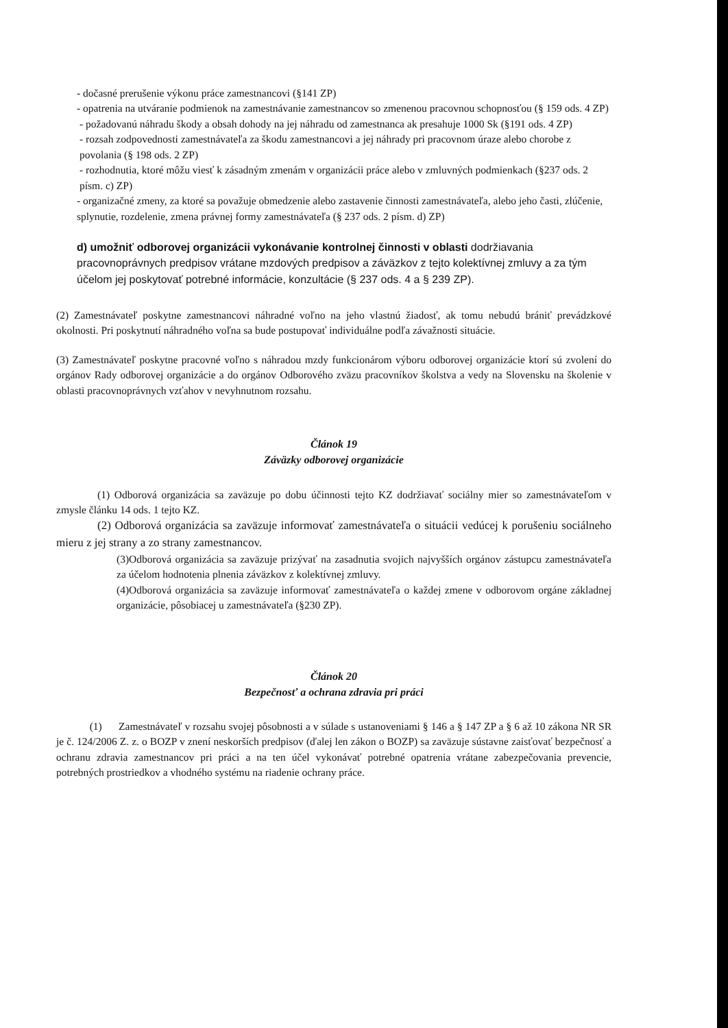- dočasné prerušenie výkonu práce zamestnancovi (§141 ZP)
- opatrenia na utváranie podmienok na zamestnávanie zamestnancov so zmenenou pracovnou schopnosťou (§ 159 ods. 4 ZP)
- požadovanú náhradu škody a obsah dohody na jej náhradu od zamestnanca ak presahuje 1000 Sk (§191 ods. 4 ZP)
- rozsah zodpovednosti zamestnávateľa za škodu zamestnancovi a jej náhrady pri pracovnom úraze alebo chorobe z povolania (§ 198 ods. 2 ZP)
- rozhodnutia, ktoré môžu viesť k zásadným zmenám v organizácii práce alebo v zmluvných podmienkach (§237 ods. 2 písm. c) ZP)
- organizačné zmeny, za ktoré sa považuje obmedzenie alebo zastavenie činnosti zamestnávateľa, alebo jeho časti, zlúčenie, splynutie, rozdelenie, zmena právnej formy zamestnávateľa (§ 237 ods. 2 písm. d) ZP)
d) umožniť odborovej organizácii vykonávanie kontrolnej činnosti v oblasti dodržiavania pracovnoprávnych predpisov vrátane mzdových predpisov a záväzkov z tejto kolektívnej zmluvy a za tým účelom jej poskytovať potrebné informácie, konzultácie (§ 237 ods. 4 a § 239 ZP).
(2) Zamestnávateľ poskytne zamestnancovi náhradné voľno na jeho vlastnú žiadosť, ak tomu nebudú brániť prevádzkové okolnosti. Pri poskytnutí náhradného voľna sa bude postupovať individuálne podľa závažnosti situácie.
(3) Zamestnávateľ poskytne pracovné voľno s náhradou mzdy funkcionárom výboru odborovej organizácie ktorí sú zvolení do orgánov Rady odborovej organizácie a do orgánov Odborového zväzu pracovníkov školstva a vedy na Slovensku na školenie v oblasti pracovnoprávnych vzťahov v nevyhnutnom rozsahu.
Článok 19
Záväzky odborovej organizácie
(1) Odborová organizácia sa zaväzuje po dobu účinnosti tejto KZ dodržiavať sociálny mier so zamestnávateľom v zmysle článku 14 ods. 1 tejto KZ.
(2) Odborová organizácia sa zaväzuje informovať zamestnávateľa o situácii vedúcej k porušeniu sociálneho mieru z jej strany a zo strany zamestnancov.
(3)Odborová organizácia sa zaväzuje prizývať na zasadnutia svojich najvyšších orgánov zástupcu zamestnávateľa za účelom hodnotenia plnenia záväzkov z kolektívnej zmluvy.
(4)Odborová organizácia sa zaväzuje informovať zamestnávateľa o každej zmene v odborovom orgáne základnej organizácie, pôsobiacej u zamestnávateľa (§230 ZP).
Článok 20
Bezpečnosť a ochrana zdravia pri práci
(1) Zamestnávateľ v rozsahu svojej pôsobnosti a v súlade s ustanoveniami § 146 a § 147 ZP a § 6 až 10 zákona NR SR je č. 124/2006 Z. z. o BOZP v znení neskorších predpisov (ďalej len zákon o BOZP) sa zaväzuje sústavne zaisťovať bezpečnosť a ochranu zdravia zamestnancov pri práci a na ten účel vykonávať potrebné opatrenia vrátane zabezpečovania prevencie, potrebných prostriedkov a vhodného systému na riadenie ochrany práce.